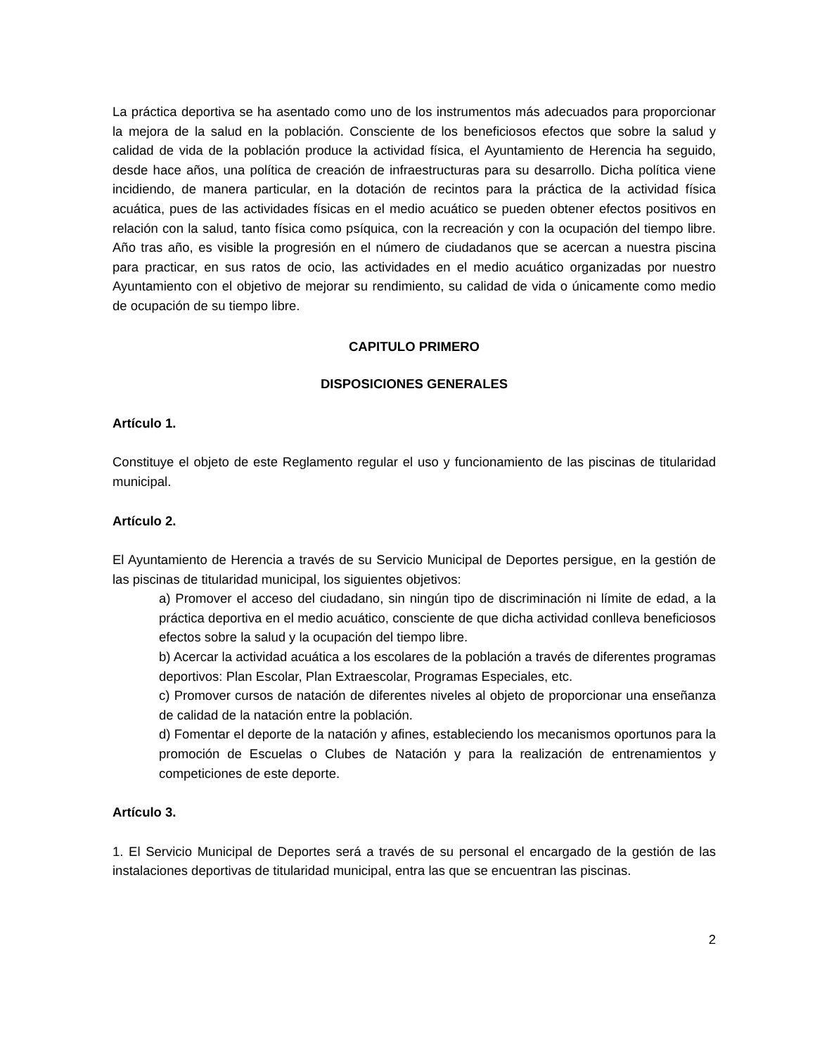La práctica deportiva se ha asentado como uno de los instrumentos más adecuados para proporcionar la mejora de la salud en la población. Consciente de los beneficiosos efectos que sobre la salud y calidad de vida de la población produce la actividad física, el Ayuntamiento de Herencia ha seguido, desde hace años, una política de creación de infraestructuras para su desarrollo. Dicha política viene incidiendo, de manera particular, en la dotación de recintos para la práctica de la actividad física acuática, pues de las actividades físicas en el medio acuático se pueden obtener efectos positivos en relación con la salud, tanto física como psíquica, con la recreación y con la ocupación del tiempo libre. Año tras año, es visible la progresión en el número de ciudadanos que se acercan a nuestra piscina para practicar, en sus ratos de ocio, las actividades en el medio acuático organizadas por nuestro Ayuntamiento con el objetivo de mejorar su rendimiento, su calidad de vida o únicamente como medio de ocupación de su tiempo libre.
CAPITULO PRIMERO
DISPOSICIONES GENERALES
Artículo 1.
Constituye el objeto de este Reglamento regular el uso y funcionamiento de las piscinas de titularidad municipal.
Artículo 2.
El Ayuntamiento de Herencia a través de su Servicio Municipal de Deportes persigue, en la gestión de las piscinas de titularidad municipal, los siguientes objetivos:
a) Promover el acceso del ciudadano, sin ningún tipo de discriminación ni límite de edad, a la práctica deportiva en el medio acuático, consciente de que dicha actividad conlleva beneficiosos efectos sobre la salud y la ocupación del tiempo libre.
b) Acercar la actividad acuática a los escolares de la población a través de diferentes programas deportivos: Plan Escolar, Plan Extraescolar, Programas Especiales, etc.
c) Promover cursos de natación de diferentes niveles al objeto de proporcionar una enseñanza de calidad de la natación entre la población.
d) Fomentar el deporte de la natación y afines, estableciendo los mecanismos oportunos para la promoción de Escuelas o Clubes de Natación y para la realización de entrenamientos y competiciones de este deporte.
Artículo 3.
1. El Servicio Municipal de Deportes será a través de su personal el encargado de la gestión de las instalaciones deportivas de titularidad municipal, entra las que se encuentran las piscinas.
2